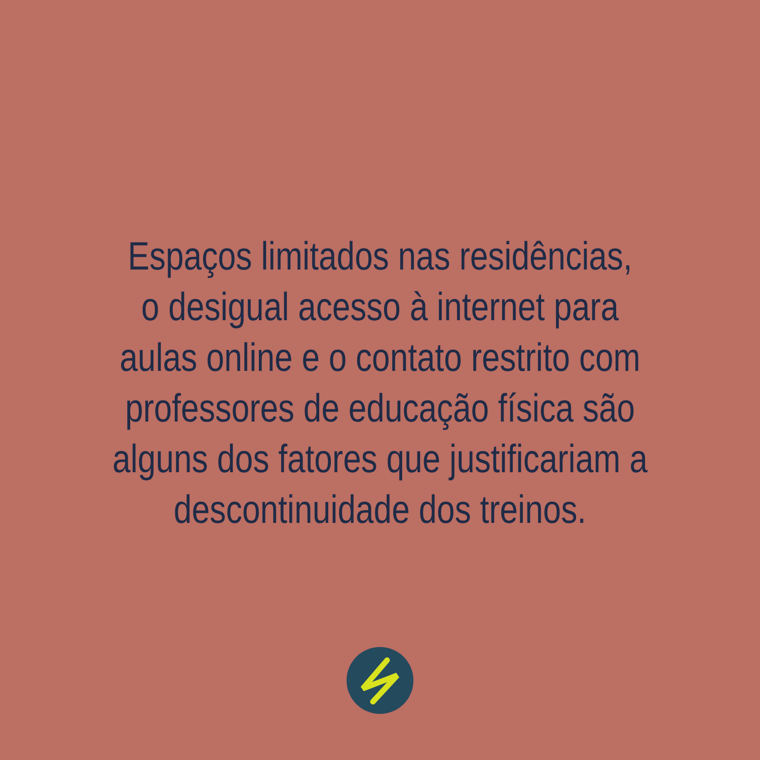Espaços limitados nas residências,
o desigual acesso à internet para
aulas online e o contato restrito com
professores de educação física são
alguns dos fatores que justificariam a
descontinuidade dos treinos.